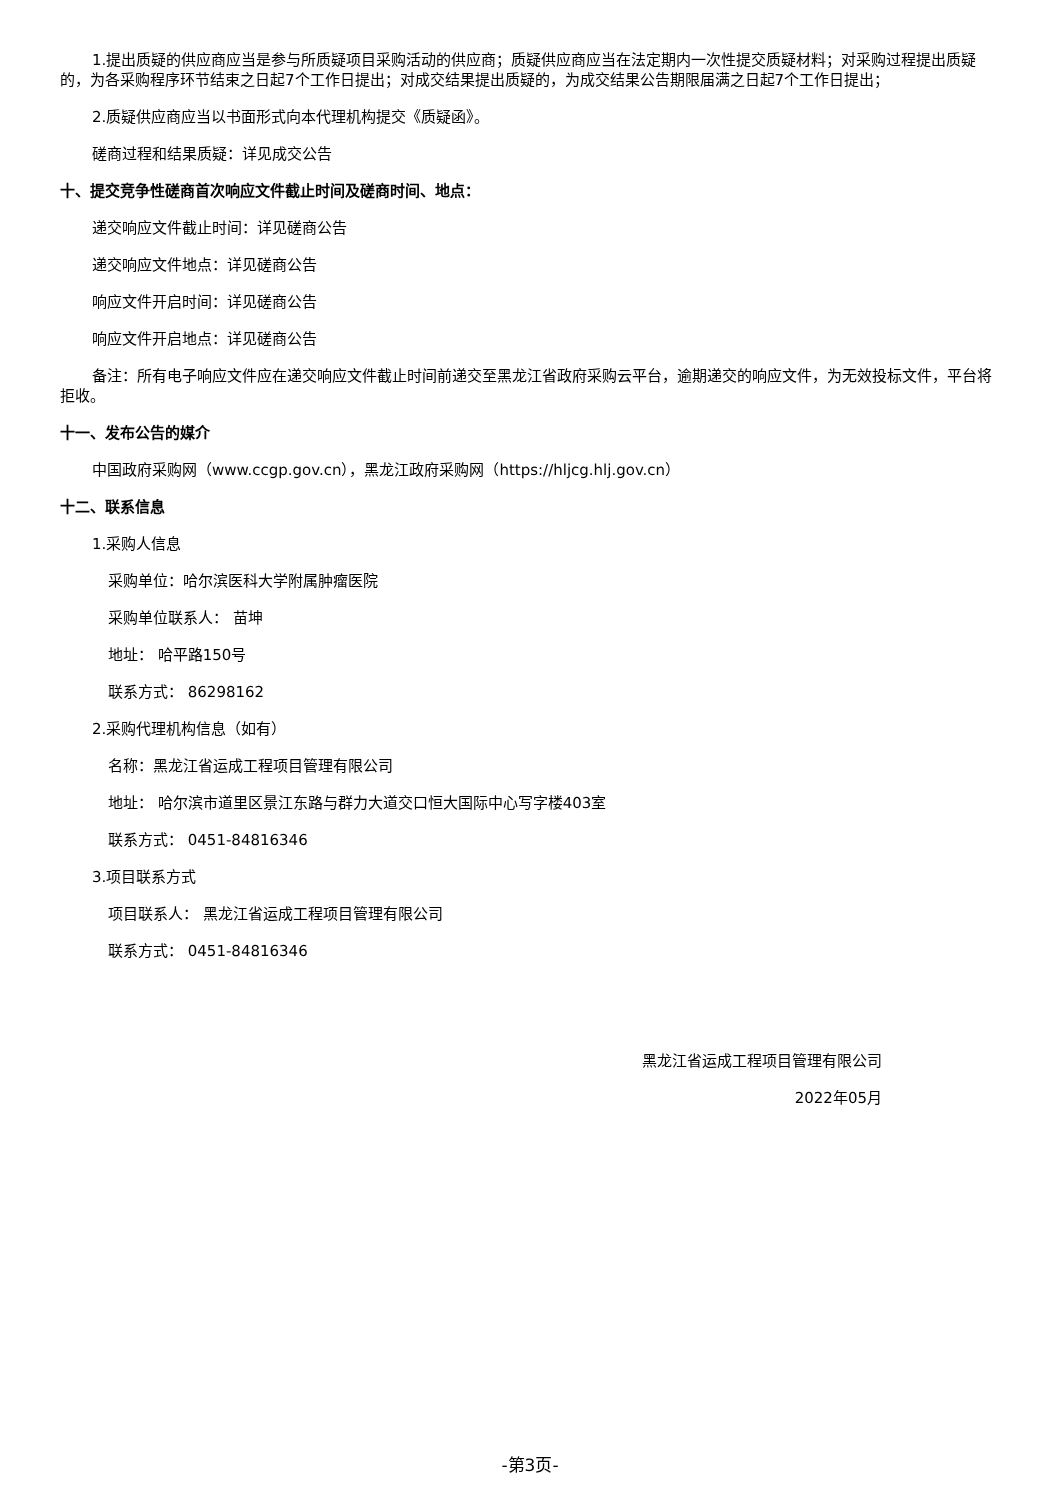1.提出质疑的供应商应当是参与所质疑项目采购活动的供应商；质疑供应商应当在法定期内一次性提交质疑材料；对采购过程提出质疑的，为各采购程序环节结束之日起7个工作日提出；对成交结果提出质疑的，为成交结果公告期限届满之日起7个工作日提出；
2.质疑供应商应当以书面形式向本代理机构提交《质疑函》。
磋商过程和结果质疑：详见成交公告
十、提交竞争性磋商首次响应文件截止时间及磋商时间、地点：
递交响应文件截止时间：详见磋商公告
递交响应文件地点：详见磋商公告
响应文件开启时间：详见磋商公告
响应文件开启地点：详见磋商公告
备注：所有电子响应文件应在递交响应文件截止时间前递交至黑龙江省政府采购云平台，逾期递交的响应文件，为无效投标文件，平台将拒收。
十一、发布公告的媒介
中国政府采购网（www.ccgp.gov.cn），黑龙江政府采购网（https://hljcg.hlj.gov.cn）
十二、联系信息
1.采购人信息
采购单位：哈尔滨医科大学附属肿瘤医院
采购单位联系人： 苗坤
地址： 哈平路150号
联系方式： 86298162
2.采购代理机构信息（如有）
名称：黑龙江省运成工程项目管理有限公司
地址： 哈尔滨市道里区景江东路与群力大道交口恒大国际中心写字楼403室
联系方式： 0451-84816346
3.项目联系方式
项目联系人： 黑龙江省运成工程项目管理有限公司
联系方式： 0451-84816346
黑龙江省运成工程项目管理有限公司
2022年05月
-第3页-